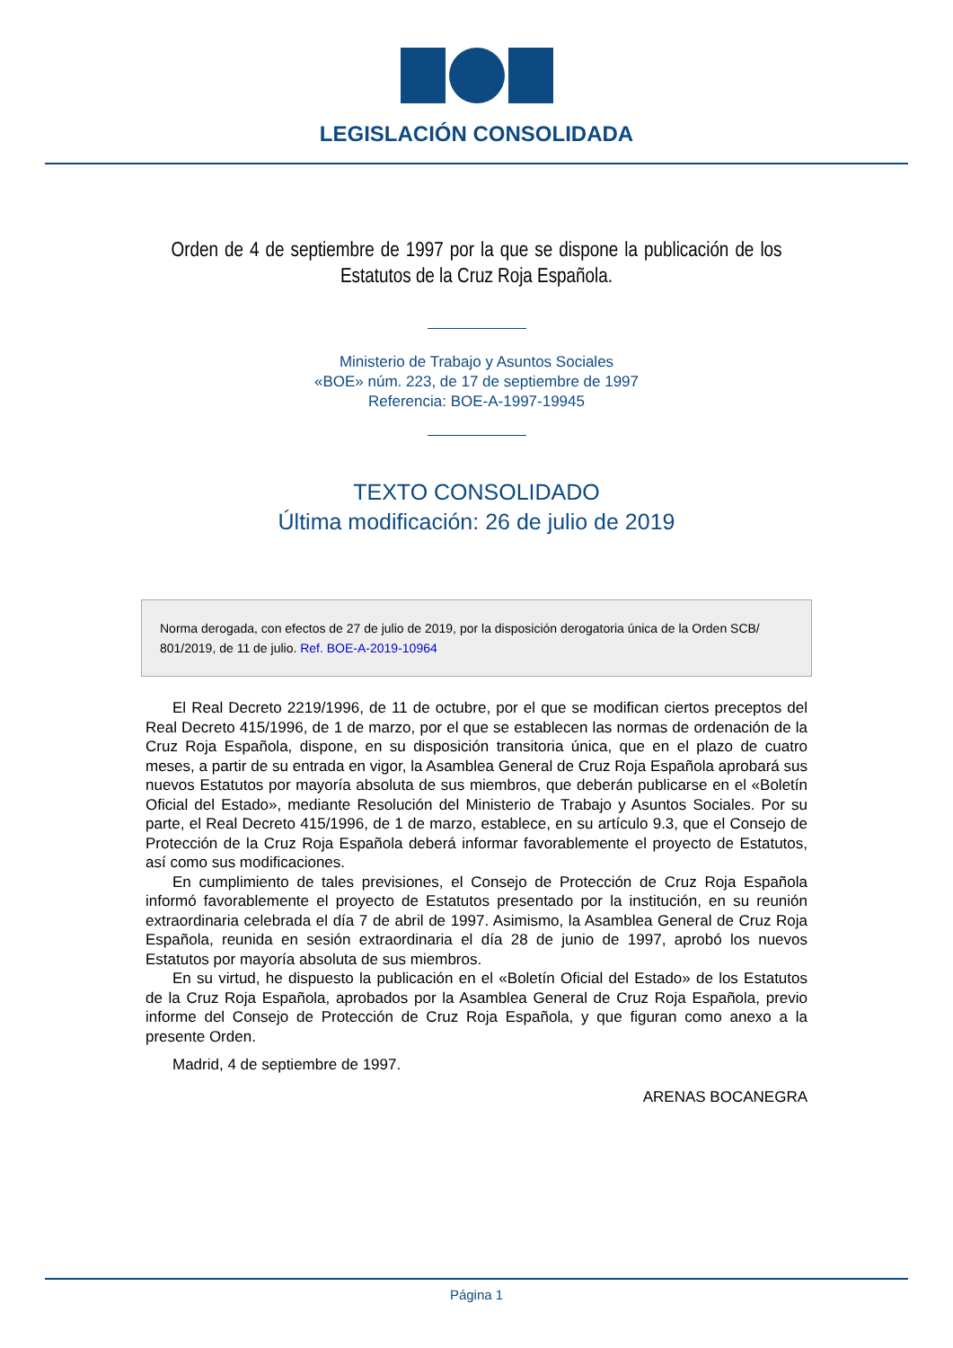LEGISLACIÓN CONSOLIDADA
Orden de 4 de septiembre de 1997 por la que se dispone la publicación de los Estatutos de la Cruz Roja Española.
Ministerio de Trabajo y Asuntos Sociales
«BOE» núm. 223, de 17 de septiembre de 1997
Referencia: BOE-A-1997-19945
TEXTO CONSOLIDADO
Última modificación: 26 de julio de 2019
Norma derogada, con efectos de 27 de julio de 2019, por la disposición derogatoria única de la Orden SCB/ 801/2019, de 11 de julio. Ref. BOE-A-2019-10964
El Real Decreto 2219/1996, de 11 de octubre, por el que se modifican ciertos preceptos del Real Decreto 415/1996, de 1 de marzo, por el que se establecen las normas de ordenación de la Cruz Roja Española, dispone, en su disposición transitoria única, que en el plazo de cuatro meses, a partir de su entrada en vigor, la Asamblea General de Cruz Roja Española aprobará sus nuevos Estatutos por mayoría absoluta de sus miembros, que deberán publicarse en el «Boletín Oficial del Estado», mediante Resolución del Ministerio de Trabajo y Asuntos Sociales. Por su parte, el Real Decreto 415/1996, de 1 de marzo, establece, en su artículo 9.3, que el Consejo de Protección de la Cruz Roja Española deberá informar favorablemente el proyecto de Estatutos, así como sus modificaciones.
En cumplimiento de tales previsiones, el Consejo de Protección de Cruz Roja Española informó favorablemente el proyecto de Estatutos presentado por la institución, en su reunión extraordinaria celebrada el día 7 de abril de 1997. Asimismo, la Asamblea General de Cruz Roja Española, reunida en sesión extraordinaria el día 28 de junio de 1997, aprobó los nuevos Estatutos por mayoría absoluta de sus miembros.
En su virtud, he dispuesto la publicación en el «Boletín Oficial del Estado» de los Estatutos de la Cruz Roja Española, aprobados por la Asamblea General de Cruz Roja Española, previo informe del Consejo de Protección de Cruz Roja Española, y que figuran como anexo a la presente Orden.
Madrid, 4 de septiembre de 1997.
ARENAS BOCANEGRA
Página 1